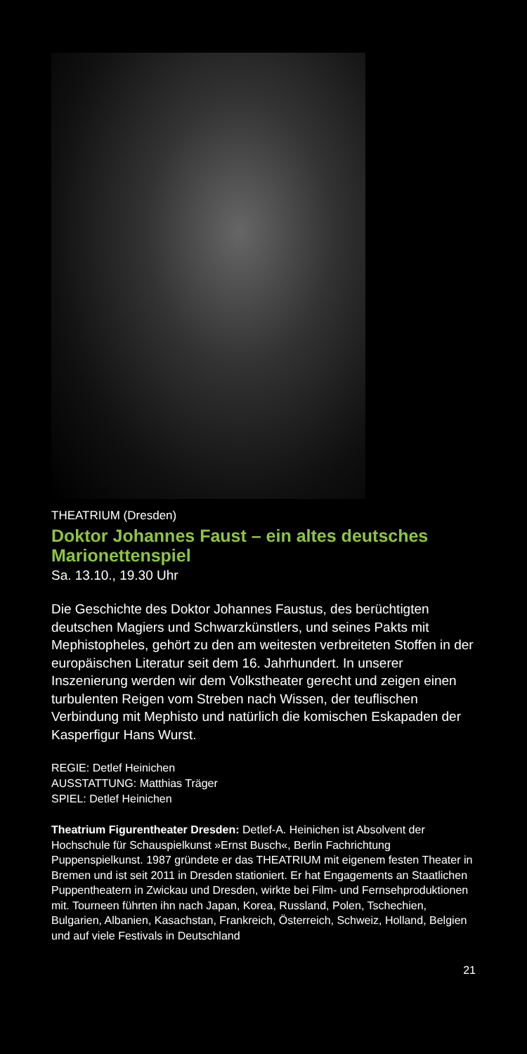THEATRIUM (Dresden)
Doktor Johannes Faust – ein altes deutsches Marionettenspiel
Sa. 13.10., 19.30 Uhr
Die Geschichte des Doktor Johannes Faustus, des berüch­tigten deutschen Magiers und Schwarzkünstlers, und sei­nes Pakts mit Mephistopheles, gehört zu den am weitesten verbreiteten Stoffen in der europäischen Literatur seit dem 16. Jahrhundert. In unserer Inszenierung werden wir dem Volkstheater gerecht und zeigen einen turbulenten Reigen vom Streben nach Wissen, der teuflischen Verbindung mit Mephisto und natürlich die komischen Eskapaden der Kasper­figur Hans Wurst.
REGIE: Detlef Heinichen
AUSSTATTUNG: Matthias Träger
SPIEL: Detlef Heinichen
Theatrium Figurentheater Dresden: Detlef-A. Heinichen ist Absol­vent der Hochschule für Schauspielkunst »Ernst Busch«, Berlin Fachrichtung Puppenspielkunst. 1987 gründete er das THEATRIUM mit eigenem festen Theater in Bremen und ist seit 2011 in Dresden stationiert. Er hat Engagements an Staatlichen Puppentheatern in Zwickau und Dresden, wirkte bei Film- und Fernsehproduktionen mit. Tourneen führten ihn nach Japan, Korea, Russland, Polen, Tsche­chien, Bulgarien, Albanien, Kasachstan, Frankreich, Österreich, Schweiz, Holland, Belgien und auf viele Festivals in Deutschland
21